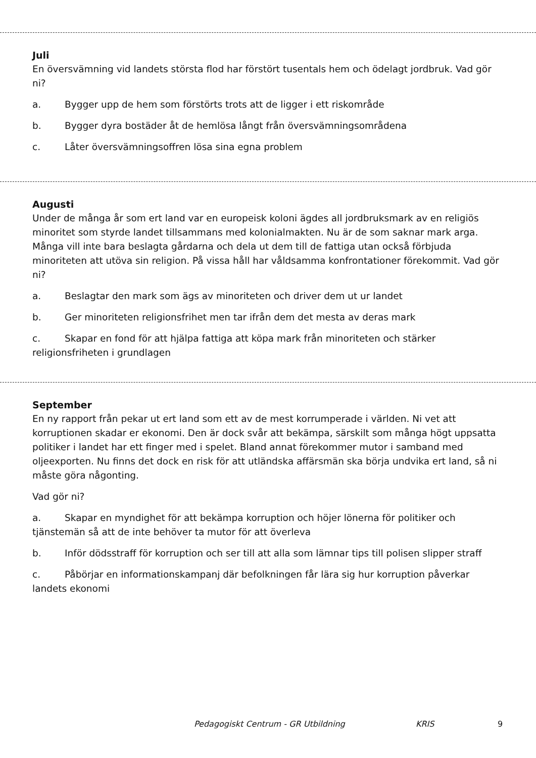Juli
En översvämning vid landets största flod har förstört tusentals hem och ödelagt jordbruk. Vad gör ni?
a. Bygger upp de hem som förstörts trots att de ligger i ett riskområde
b. Bygger dyra bostäder åt de hemlösa långt från översvämningsområdena
c. Låter översvämningsoffren lösa sina egna problem
Augusti
Under de många år som ert land var en europeisk koloni ägdes all jordbruksmark av en religiös minoritet som styrde landet tillsammans med kolonialmakten. Nu är de som saknar mark arga. Många vill inte bara beslagta gårdarna och dela ut dem till de fattiga utan också förbjuda minoriteten att utöva sin religion. På vissa håll har våldsamma konfrontationer förekommit. Vad gör ni?
a. Beslagtar den mark som ägs av minoriteten och driver dem ut ur landet
b. Ger minoriteten religionsfrihet men tar ifrån dem det mesta av deras mark
c. Skapar en fond för att hjälpa fattiga att köpa mark från minoriteten och stärker religionsfriheten i grundlagen
September
En ny rapport från pekar ut ert land som ett av de mest korrumperade i världen. Ni vet att korruptionen skadar er ekonomi. Den är dock svår att bekämpa, särskilt som många högt uppsatta politiker i landet har ett finger med i spelet. Bland annat förekommer mutor i samband med oljeexporten. Nu finns det dock en risk för att utländska affärsmän ska börja undvika ert land, så ni måste göra någonting.
Vad gör ni?
a. Skapar en myndighet för att bekämpa korruption och höjer lönerna för politiker och tjänstemän så att de inte behöver ta mutor för att överleva
b. Inför dödsstraff för korruption och ser till att alla som lämnar tips till polisen slipper straff
c. Påbörjar en informationskampanj där befolkningen får lära sig hur korruption påverkar landets ekonomi
Pedagogiskt Centrum - GR Utbildning KRIS 9